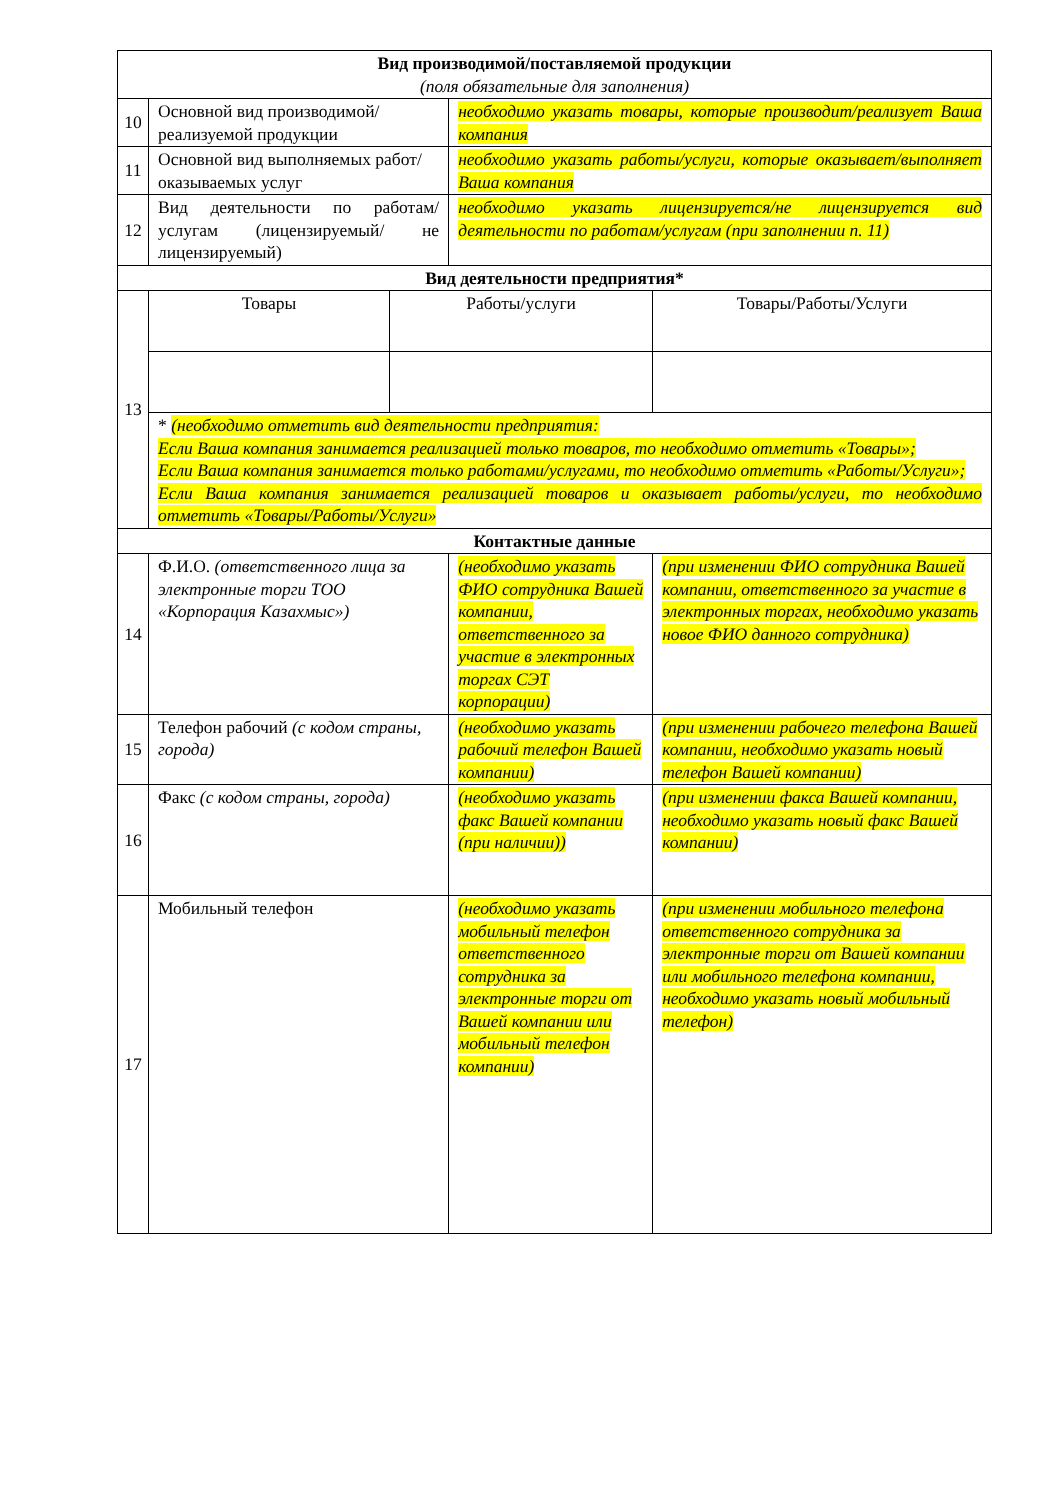| Вид производимой/поставляемой продукции (поля обязательные для заполнения) | | | | |
| 10 | Основной вид производимой/реализуемой продукции | | необходимо указать товары, которые производит/реализует Ваша компания | |
| 11 | Основной вид выполняемых работ/оказываемых услуг | | необходимо указать работы/услуги, которые оказывает/выполняет Ваша компания | |
| 12 | Вид деятельности по работам/услугам (лицензируемый/ не лицензируемый) | | необходимо указать лицензируется/не лицензируется вид деятельности по работам/услугам (при заполнении п. 11) | |
| Вид деятельности предприятия* | | | | |
| 13 | Товары | Работы/услуги | | Товары/Работы/Услуги |
| | * (необходимо отметить вид деятельности предприятия: Если Ваша компания занимается реализацией только товаров, то необходимо отметить «Товары»; Если Ваша компания занимается только работами/услугами, то необходимо отметить «Работы/Услуги»; Если Ваша компания занимается реализацией товаров и оказывает работы/услуги, то необходимо отметить «Товары/Работы/Услуги» | | | |
| Контактные данные | | | | |
| 14 | Ф.И.О. (ответственного лица за электронные торги ТОО «Корпорация Казахмыс») | | (необходимо указать ФИО сотрудника Вашей компании, ответственного за участие в электронных торгах СЭТ корпорации) | (при изменении ФИО сотрудника Вашей компании, ответственного за участие в электронных торгах, необходимо указать новое ФИО данного сотрудника) |
| 15 | Телефон рабочий (с кодом страны, города) | | (необходимо указать рабочий телефон Вашей компании) | (при изменении рабочего телефона Вашей компании, необходимо указать новый телефон Вашей компании) |
| 16 | Факс (с кодом страны, города) | | (необходимо указать факс Вашей компании (при наличии)) | (при изменении факса Вашей компании, необходимо указать новый факс Вашей компании) |
| 17 | Мобильный телефон | | (необходимо указать мобильный телефон ответственного сотрудника за электронные торги от Вашей компании или мобильный телефон компании) | (при изменении мобильного телефона ответственного сотрудника за электронные торги от Вашей компании или мобильного телефона компании, необходимо указать новый мобильный телефон) |